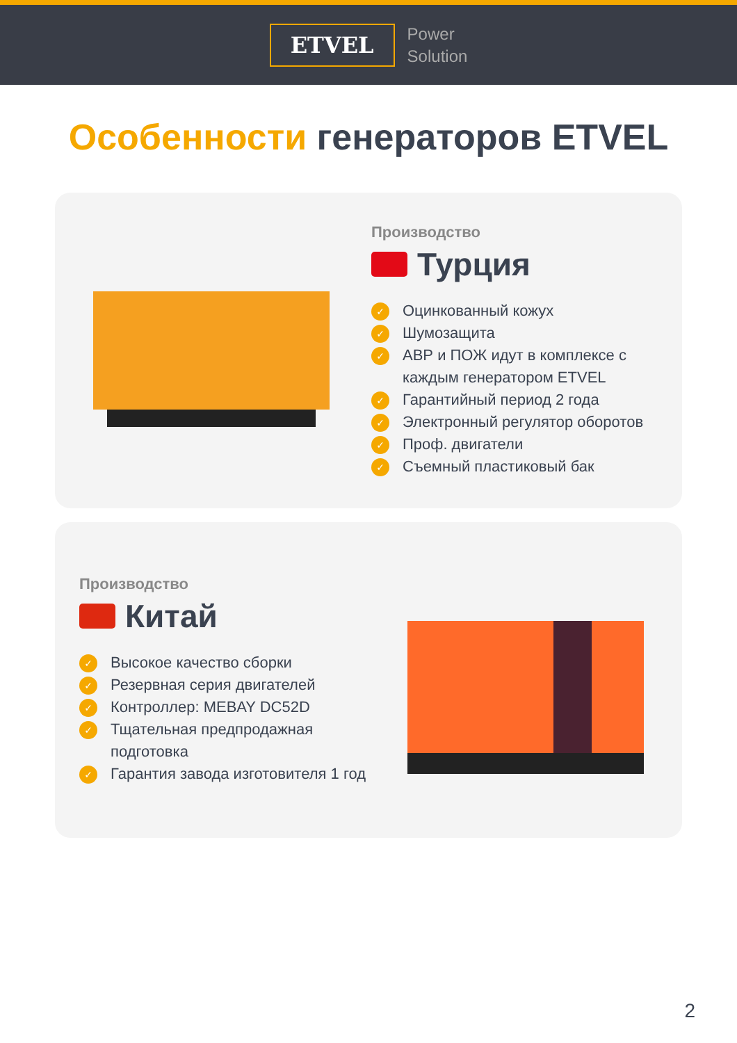ETVEL
Power
Solution
Особенности генераторов ETVEL
Производство
Турция
✓ Оцинкованный кожух
✓ Шумозащита
✓ АВР и ПОЖ идут в комплексе с каждым генератором ETVEL
✓ Гарантийный период 2 года
✓ Электронный регулятор оборотов
✓ Проф. двигатели
✓ Съемный пластиковый бак
Производство
Китай
✓ Высокое качество сборки
✓ Резервная серия двигателей
✓ Контроллер: MEBAY DC52D
✓ Тщательная предпродажная подготовка
✓ Гарантия завода изготовителя 1 год
2